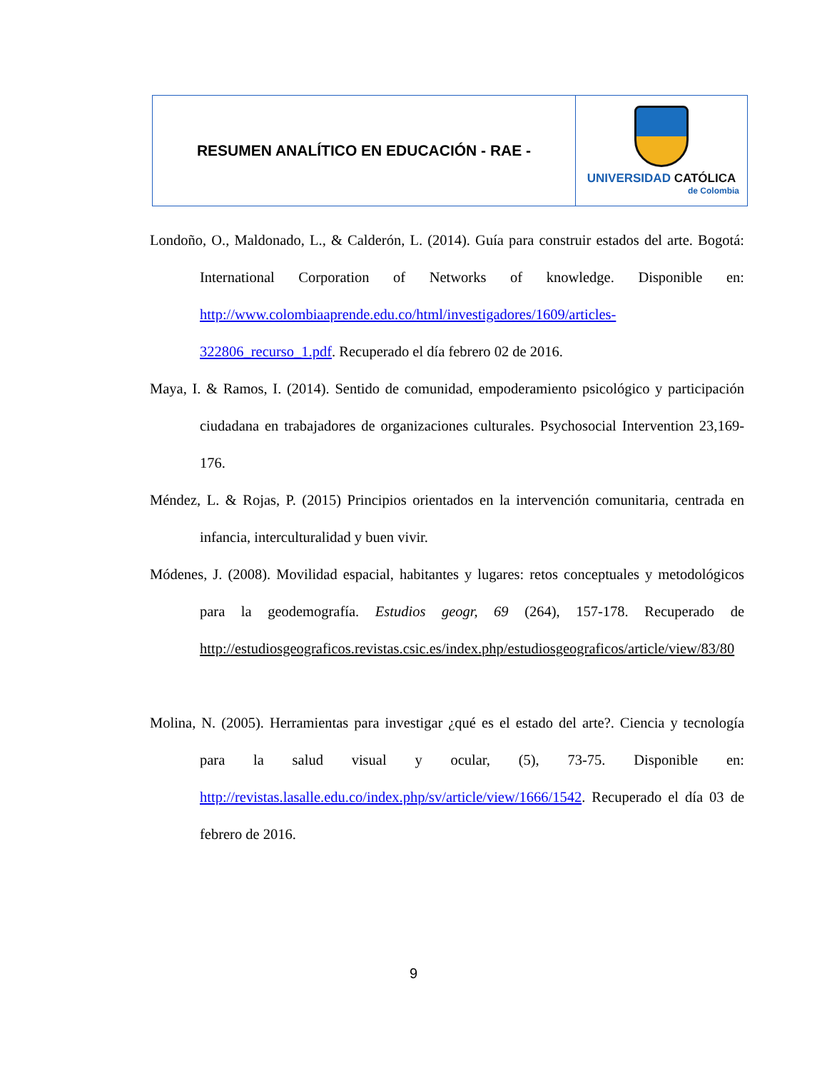| RESUMEN ANALÍTICO EN EDUCACIÓN - RAE - | UNIVERSIDAD CATÓLICA de Colombia |
Londoño, O., Maldonado, L., & Calderón, L. (2014). Guía para construir estados del arte. Bogotá: International Corporation of Networks of knowledge. Disponible en: http://www.colombiaaprende.edu.co/html/investigadores/1609/articles-322806_recurso_1.pdf. Recuperado el día febrero 02 de 2016.
Maya, I. & Ramos, I. (2014). Sentido de comunidad, empoderamiento psicológico y participación ciudadana en trabajadores de organizaciones culturales. Psychosocial Intervention 23,169-176.
Méndez, L. & Rojas, P. (2015) Principios orientados en la intervención comunitaria, centrada en infancia, interculturalidad y buen vivir.
Módenes, J. (2008). Movilidad espacial, habitantes y lugares: retos conceptuales y metodológicos para la geodemografía. Estudios geogr, 69 (264), 157-178. Recuperado de http://estudiosgeograficos.revistas.csic.es/index.php/estudiosgeograficos/article/view/83/80
Molina, N. (2005). Herramientas para investigar ¿qué es el estado del arte?. Ciencia y tecnología para la salud visual y ocular, (5), 73-75. Disponible en: http://revistas.lasalle.edu.co/index.php/sv/article/view/1666/1542. Recuperado el día 03 de febrero de 2016.
9